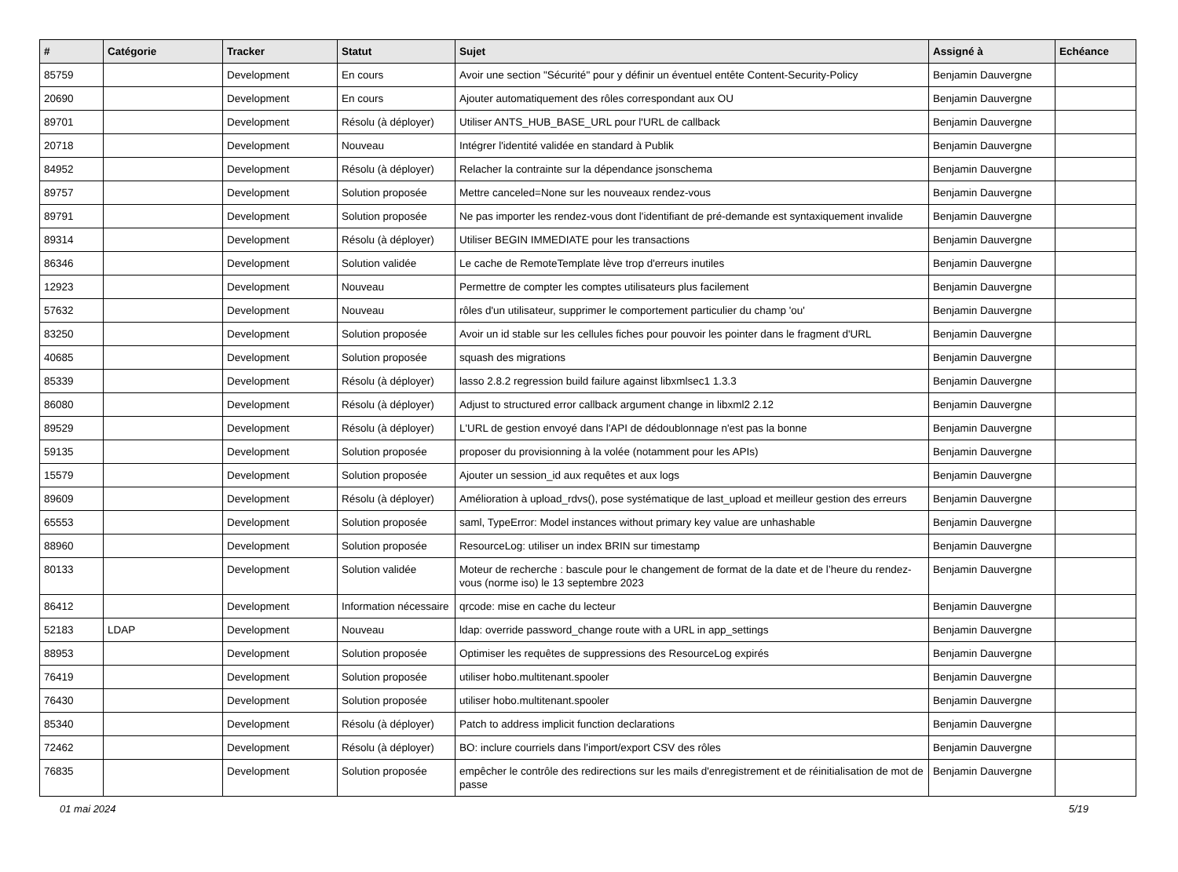| # | Catégorie | Tracker | Statut | Sujet | Assigné à | Echéance |
| --- | --- | --- | --- | --- | --- | --- |
| 85759 | | Development | En cours | Avoir une section "Sécurité" pour y définir un éventuel entête Content-Security-Policy | Benjamin Dauvergne | |
| 20690 | | Development | En cours | Ajouter automatiquement des rôles correspondant aux OU | Benjamin Dauvergne | |
| 89701 | | Development | Résolu (à déployer) | Utiliser ANTS_HUB_BASE_URL pour l'URL de callback | Benjamin Dauvergne | |
| 20718 | | Development | Nouveau | Intégrer l'identité validée en standard à Publik | Benjamin Dauvergne | |
| 84952 | | Development | Résolu (à déployer) | Relacher la contrainte sur la dépendance jsonschema | Benjamin Dauvergne | |
| 89757 | | Development | Solution proposée | Mettre canceled=None sur les nouveaux rendez-vous | Benjamin Dauvergne | |
| 89791 | | Development | Solution proposée | Ne pas importer les rendez-vous dont l'identifiant de pré-demande est syntaxiquement invalide | Benjamin Dauvergne | |
| 89314 | | Development | Résolu (à déployer) | Utiliser BEGIN IMMEDIATE pour les transactions | Benjamin Dauvergne | |
| 86346 | | Development | Solution validée | Le cache de RemoteTemplate lève trop d'erreurs inutiles | Benjamin Dauvergne | |
| 12923 | | Development | Nouveau | Permettre de compter les comptes utilisateurs plus facilement | Benjamin Dauvergne | |
| 57632 | | Development | Nouveau | rôles d'un utilisateur, supprimer le comportement particulier du champ 'ou' | Benjamin Dauvergne | |
| 83250 | | Development | Solution proposée | Avoir un id stable sur les cellules fiches pour pouvoir les pointer dans le fragment d'URL | Benjamin Dauvergne | |
| 40685 | | Development | Solution proposée | squash des migrations | Benjamin Dauvergne | |
| 85339 | | Development | Résolu (à déployer) | lasso 2.8.2 regression build failure against libxmlsec1 1.3.3 | Benjamin Dauvergne | |
| 86080 | | Development | Résolu (à déployer) | Adjust to structured error callback argument change in libxml2 2.12 | Benjamin Dauvergne | |
| 89529 | | Development | Résolu (à déployer) | L'URL de gestion envoyé dans l'API de dédoublonnage n'est pas la bonne | Benjamin Dauvergne | |
| 59135 | | Development | Solution proposée | proposer du provisionning à la volée (notamment pour les APIs) | Benjamin Dauvergne | |
| 15579 | | Development | Solution proposée | Ajouter un session_id aux requêtes et aux logs | Benjamin Dauvergne | |
| 89609 | | Development | Résolu (à déployer) | Amélioration à upload_rdvs(), pose systématique de last_upload et meilleur gestion des erreurs | Benjamin Dauvergne | |
| 65553 | | Development | Solution proposée | saml, TypeError: Model instances without primary key value are unhashable | Benjamin Dauvergne | |
| 88960 | | Development | Solution proposée | ResourceLog: utiliser un index BRIN sur timestamp | Benjamin Dauvergne | |
| 80133 | | Development | Solution validée | Moteur de recherche : bascule pour le changement de format de la date et de l’heure du rendez-vous (norme iso) le 13 septembre 2023 | Benjamin Dauvergne | |
| 86412 | | Development | Information nécessaire | qrcode: mise en cache du lecteur | Benjamin Dauvergne | |
| 52183 | LDAP | Development | Nouveau | ldap: override password_change route with a URL in app_settings | Benjamin Dauvergne | |
| 88953 | | Development | Solution proposée | Optimiser les requêtes de suppressions des ResourceLog expirés | Benjamin Dauvergne | |
| 76419 | | Development | Solution proposée | utiliser hobo.multitenant.spooler | Benjamin Dauvergne | |
| 76430 | | Development | Solution proposée | utiliser hobo.multitenant.spooler | Benjamin Dauvergne | |
| 85340 | | Development | Résolu (à déployer) | Patch to address implicit function declarations | Benjamin Dauvergne | |
| 72462 | | Development | Résolu (à déployer) | BO: inclure courriels dans l'import/export CSV des rôles | Benjamin Dauvergne | |
| 76835 | | Development | Solution proposée | empêcher le contrôle des redirections sur les mails d'enregistrement et de réinitialisation de mot de passe | Benjamin Dauvergne | |
01 mai 2024 5/19